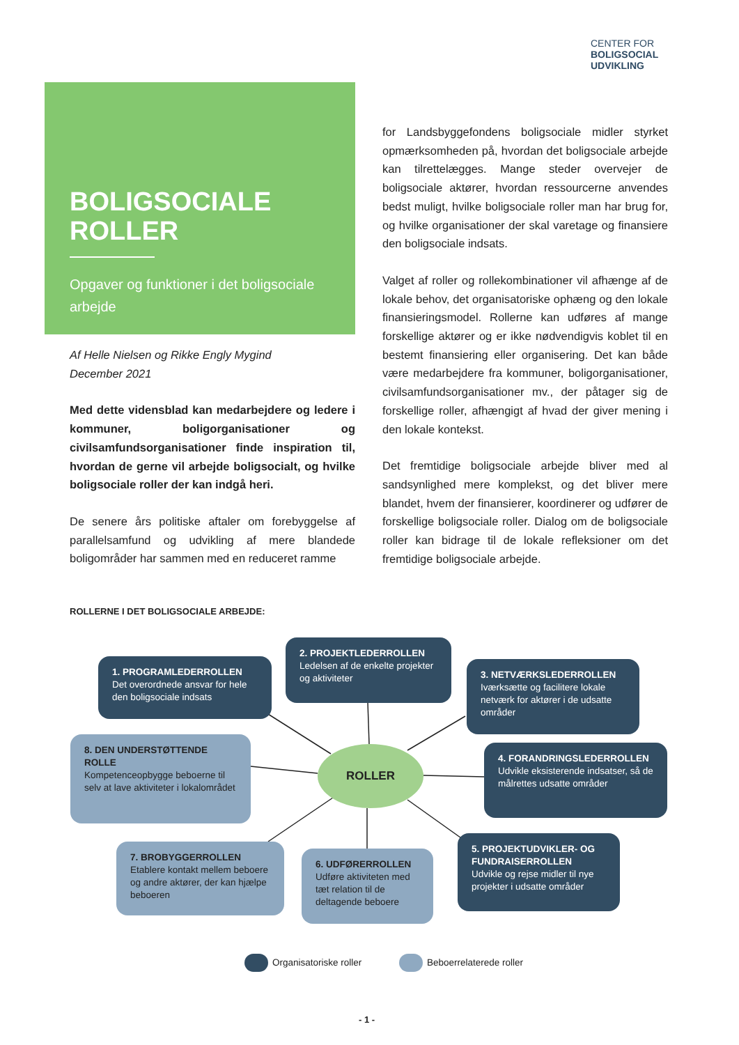CENTER FOR
BOLIGSOCIAL
UDVIKLING
BOLIGSOCIALE
ROLLER
Opgaver og funktioner i det boligsociale arbejde
Af Helle Nielsen og Rikke Engly Mygind
December 2021
Med dette vidensblad kan medarbejdere og ledere i kommuner, boligorganisationer og civilsamfundsorganisationer finde inspiration til, hvordan de gerne vil arbejde boligsocialt, og hvilke boligsociale roller der kan indgå heri.
De senere års politiske aftaler om forebyggelse af parallelsamfund og udvikling af mere blandede boligområder har sammen med en reduceret ramme
for Landsbyggefondens boligsociale midler styrket opmærksomheden på, hvordan det boligsociale arbejde kan tilrettelægges. Mange steder overvejer de boligsociale aktører, hvordan ressourcerne anvendes bedst muligt, hvilke boligsociale roller man har brug for, og hvilke organisationer der skal varetage og finansiere den boligsociale indsats.
Valget af roller og rollekombinationer vil afhænge af de lokale behov, det organisatoriske ophæng og den lokale finansieringsmodel. Rollerne kan udføres af mange forskellige aktører og er ikke nødvendigvis koblet til en bestemt finansiering eller organisering. Det kan både være medarbejdere fra kommuner, boligorganisationer, civilsamfundsorganisationer mv., der påtager sig de forskellige roller, afhængigt af hvad der giver mening i den lokale kontekst.
Det fremtidige boligsociale arbejde bliver med al sandsynlighed mere komplekst, og det bliver mere blandet, hvem der finansierer, koordinerer og udfører de forskellige boligsociale roller. Dialog om de boligsociale roller kan bidrage til de lokale refleksioner om det fremtidige boligsociale arbejde.
ROLLERNE I DET BOLIGSOCIALE ARBEJDE:
1. PROGRAMLEDERROLLEN
Det overordnede ansvar for hele den boligsociale indsats
2. PROJEKTLEDERROLLEN
Ledelsen af de enkelte projekter og aktiviteter
3. NETVÆRKSLEDERROLLEN
Iværksætte og facilitere lokale netværk for aktører i de udsatte områder
8. DEN UNDERSTØTTENDE ROLLE
Kompetenceopbygge beboerne til selv at lave aktiviteter i lokalområdet
ROLLER
4. FORANDRINGSLEDERROLLEN
Udvikle eksisterende indsatser, så de målrettes udsatte områder
7. BROBYGGERROLLEN
Etablere kontakt mellem beboere og andre aktører, der kan hjælpe beboeren
6. UDFØRERROLLEN
Udføre aktiviteten med tæt relation til de deltagende beboere
5. PROJEKTUDVIKLER- OG FUNDRAISERROLLEN
Udvikle og rejse midler til nye projekter i udsatte områder
Organisatoriske roller Beboerrelaterede roller
- 1 -